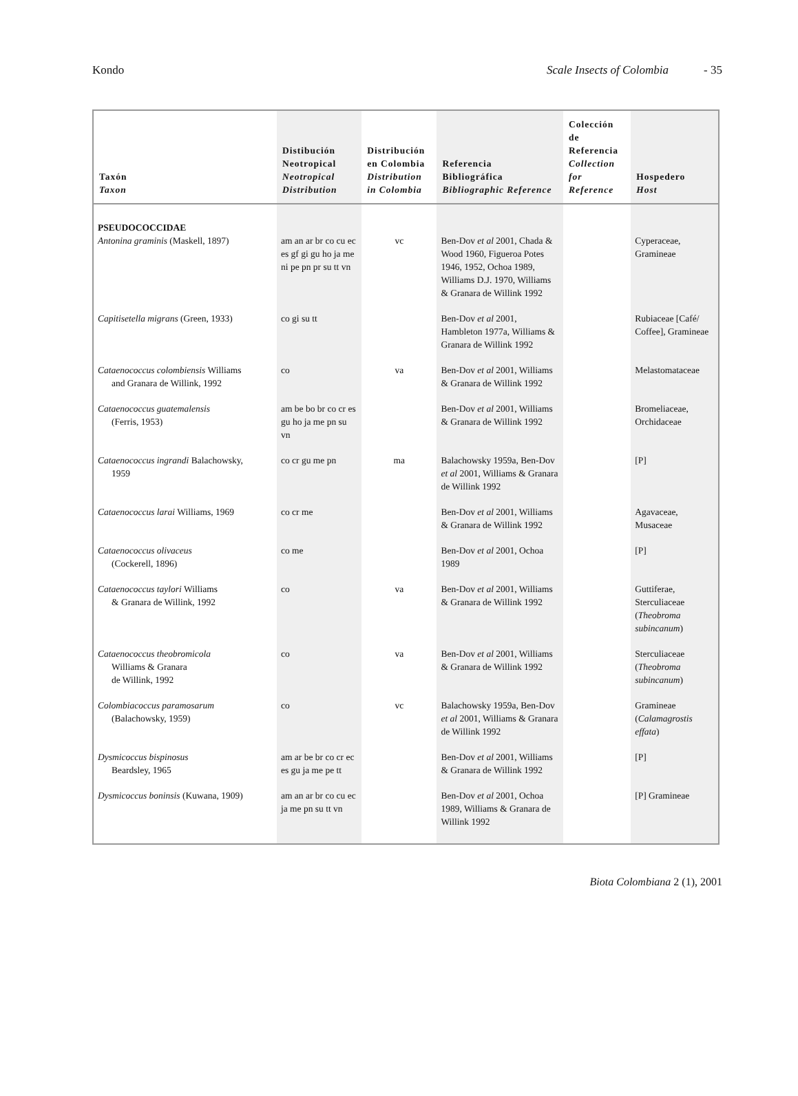Kondo Scale Insects of Colombia - 35
| Taxón Taxon | Distibución Neotropical Neotropical Distribution | Distribución en Colombia Distribution in Colombia | Referencia Bibliográfica Bibliographic Reference | Colección de Referencia Collection for Reference | Hospedero Host |
| --- | --- | --- | --- | --- | --- |
| PSEUDOCOCCIDAE Antonina graminis (Maskell, 1897) | am an ar br co cu ec es gf gi gu ho ja me ni pe pn pr su tt vn | vc | Ben-Dov et al 2001, Chada & Wood 1960, Figueroa Potes 1946, 1952, Ochoa 1989, Williams D.J. 1970, Williams & Granara de Willink 1992 | | Cyperaceae, Gramineae |
| Capitisetella migrans (Green, 1933) | co gi su tt | | Ben-Dov et al 2001, Hambleton 1977a, Williams & Granara de Willink 1992 | | Rubiaceae [Café/ Coffee], Gramineae |
| Cataenococcus colombiensis Williams and Granara de Willink, 1992 | co | va | Ben-Dov et al 2001, Williams & Granara de Willink 1992 | | Melastomataceae |
| Cataenococcus guatemalensis (Ferris, 1953) | am be bo br co cr es gu ho ja me pn su vn | | Ben-Dov et al 2001, Williams & Granara de Willink 1992 | | Bromeliaceae, Orchidaceae |
| Cataenococcus ingrandi Balachowsky, 1959 | co cr gu me pn | ma | Balachowsky 1959a, Ben-Dov et al 2001, Williams & Granara de Willink 1992 | | [P] |
| Cataenococcus larai Williams, 1969 | co cr me | | Ben-Dov et al 2001, Williams & Granara de Willink 1992 | | Agavaceae, Musaceae |
| Cataenococcus olivaceus (Cockerell, 1896) | co me | | Ben-Dov et al 2001, Ochoa 1989 | | [P] |
| Cataenococcus taylori Williams & Granara de Willink, 1992 | co | va | Ben-Dov et al 2001, Williams & Granara de Willink 1992 | | Guttiferae, Sterculiaceae ( Theobroma subincanum ) |
| Cataenococcus theobromicola Williams & Granara de Willink, 1992 | co | va | Ben-Dov et al 2001, Williams & Granara de Willink 1992 | | Sterculiaceae ( Theobroma subincanum ) |
| Colombiacoccus paramosarum (Balachowsky, 1959) | co | vc | Balachowsky 1959a, Ben-Dov et al 2001, Williams & Granara de Willink 1992 | | Gramineae ( Calamagrostis effata ) |
| Dysmicoccus bispinosus Beardsley, 1965 | am ar be br co cr ec es gu ja me pe tt | | Ben-Dov et al 2001, Williams & Granara de Willink 1992 | | [P] |
| Dysmicoccus boninsis (Kuwana, 1909) | am an ar br co cu ec ja me pn su tt vn | | Ben-Dov et al 2001, Ochoa 1989, Williams & Granara de Willink 1992 | | [P] Gramineae |
Biota Colombiana 2 (1), 2001